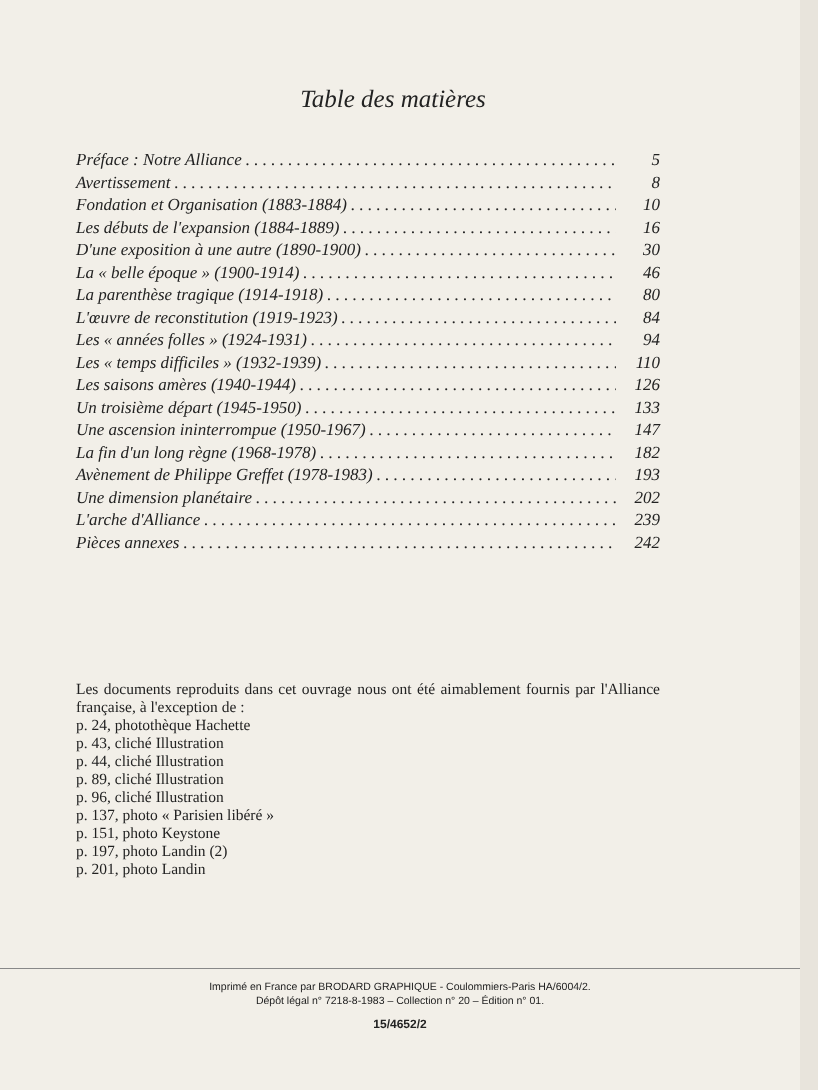Table des matières
Préface : Notre Alliance 5
Avertissement 8
Fondation et Organisation (1883-1884) 10
Les débuts de l'expansion (1884-1889) 16
D'une exposition à une autre (1890-1900) 30
La « belle époque » (1900-1914) 46
La parenthèse tragique (1914-1918) 80
L'œuvre de reconstitution (1919-1923) 84
Les « années folles » (1924-1931) 94
Les « temps difficiles » (1932-1939) 110
Les saisons amères (1940-1944) 126
Un troisième départ (1945-1950) 133
Une ascension ininterrompue (1950-1967) 147
La fin d'un long règne (1968-1978) 182
Avènement de Philippe Greffet (1978-1983) 193
Une dimension planétaire 202
L'arche d'Alliance 239
Pièces annexes 242
Les documents reproduits dans cet ouvrage nous ont été aimablement fournis par l'Alliance française, à l'exception de :
p. 24, photothèque Hachette
p. 43, cliché Illustration
p. 44, cliché Illustration
p. 89, cliché Illustration
p. 96, cliché Illustration
p. 137, photo « Parisien libéré »
p. 151, photo Keystone
p. 197, photo Landin (2)
p. 201, photo Landin
Imprimé en France par BRODARD GRAPHIQUE - Coulommiers-Paris HA/6004/2.
Dépôt légal n° 7218-8-1983 – Collection n° 20 – Édition n° 01.
15/4652/2